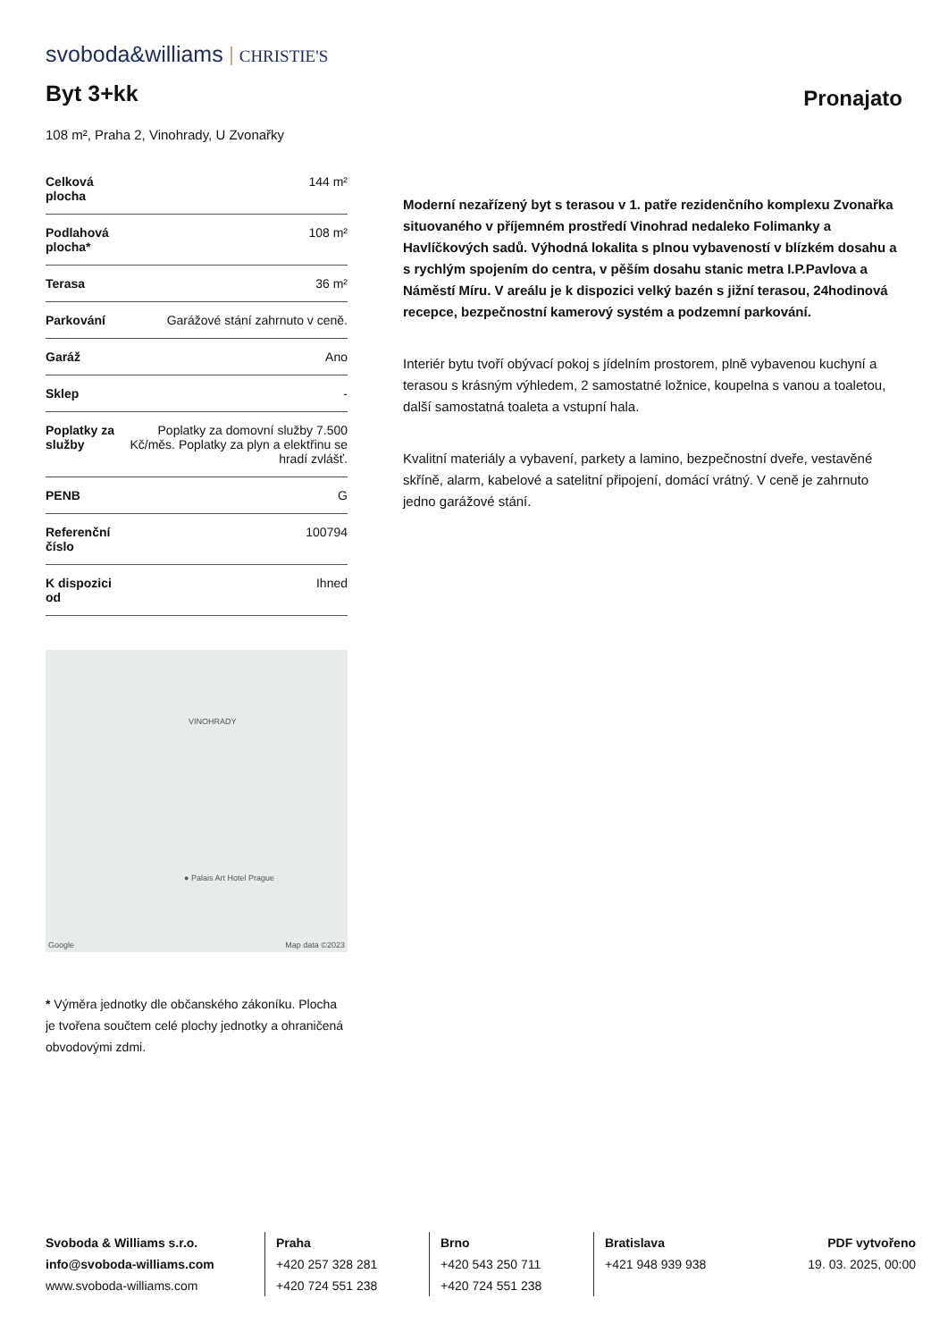svoboda&williams CHRISTIE'S
Byt 3+kk
Pronajato
108 m², Praha 2, Vinohrady, U Zvonařky
| Celková plocha | 144 m² |
| Podlahová plocha* | 108 m² |
| Terasa | 36 m² |
| Parkování | Garážové stání zahrnuto v ceně. |
| Garáž | Ano |
| Sklep | - |
| Poplatky za služby | Poplatky za domovní služby 7.500 Kč/měs. Poplatky za plyn a elektřinu se hradí zvlášť. |
| PENB | G |
| Referenční číslo | 100794 |
| K dispozici od | Ihned |
VINOHRADY
● Palais Art Hotel Prague
Google Map data ©2023
* Výměra jednotky dle občanského zákoníku. Plocha je tvořena součtem celé plochy jednotky a ohraničená obvodovými zdmi.
Moderní nezařízený byt s terasou v 1. patře rezidenčního komplexu Zvonařka situovaného v příjemném prostředí Vinohrad nedaleko Folimanky a Havlíčkových sadů. Výhodná lokalita s plnou vybaveností v blízkém dosahu a s rychlým spojením do centra, v pěším dosahu stanic metra I.P.Pavlova a Náměstí Míru. V areálu je k dispozici velký bazén s jižní terasou, 24hodinová recepce, bezpečnostní kamerový systém a podzemní parkování.
Interiér bytu tvoří obývací pokoj s jídelním prostorem, plně vybavenou kuchyní a terasou s krásným výhledem, 2 samostatné ložnice, koupelna s vanou a toaletou, další samostatná toaleta a vstupní hala.
Kvalitní materiály a vybavení, parkety a lamino, bezpečnostní dveře, vestavěné skříně, alarm, kabelové a satelitní připojení, domácí vrátný. V ceně je zahrnuto jedno garážové stání.
Svoboda & Williams s.r.o.
info@svoboda-williams.com
www.svoboda-williams.com
Praha
+420 257 328 281
+420 724 551 238
Brno
+420 543 250 711
+420 724 551 238
Bratislava
+421 948 939 938
PDF vytvořeno
19. 03. 2025, 00:00